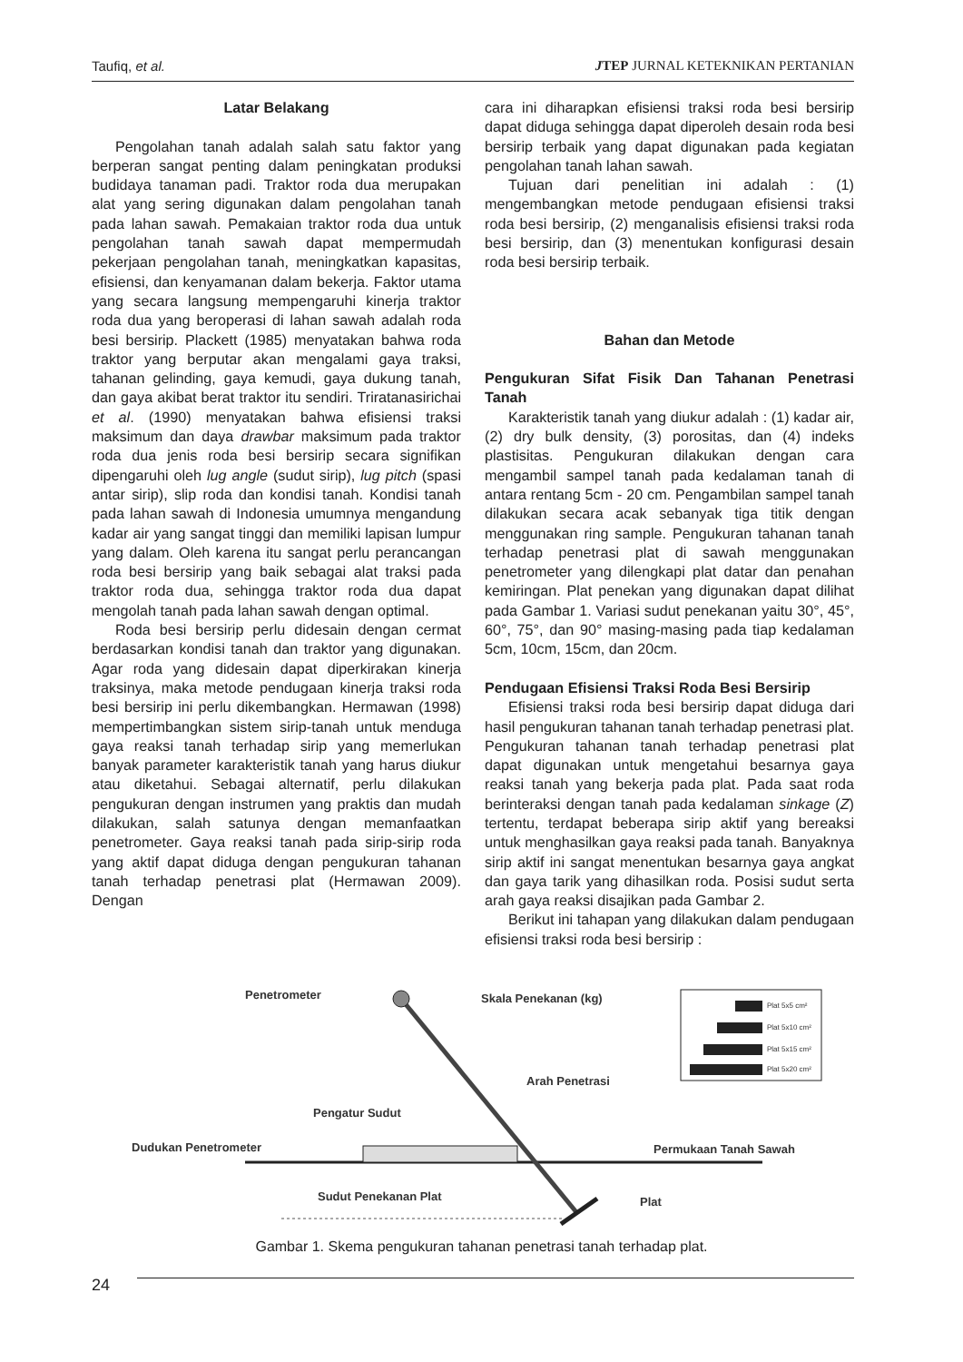Taufiq, et al. JTEP JURNAL KETEKNIKAN PERTANIAN
Latar Belakang
Pengolahan tanah adalah salah satu faktor yang berperan sangat penting dalam peningkatan produksi budidaya tanaman padi. Traktor roda dua merupakan alat yang sering digunakan dalam pengolahan tanah pada lahan sawah. Pemakaian traktor roda dua untuk pengolahan tanah sawah dapat mempermudah pekerjaan pengolahan tanah, meningkatkan kapasitas, efisiensi, dan kenyamanan dalam bekerja. Faktor utama yang secara langsung mempengaruhi kinerja traktor roda dua yang beroperasi di lahan sawah adalah roda besi bersirip. Plackett (1985) menyatakan bahwa roda traktor yang berputar akan mengalami gaya traksi, tahanan gelinding, gaya kemudi, gaya dukung tanah, dan gaya akibat berat traktor itu sendiri. Triratanasirichai et al. (1990) menyatakan bahwa efisiensi traksi maksimum dan daya drawbar maksimum pada traktor roda dua jenis roda besi bersirip secara signifikan dipengaruhi oleh lug angle (sudut sirip), lug pitch (spasi antar sirip), slip roda dan kondisi tanah. Kondisi tanah pada lahan sawah di Indonesia umumnya mengandung kadar air yang sangat tinggi dan memiliki lapisan lumpur yang dalam. Oleh karena itu sangat perlu perancangan roda besi bersirip yang baik sebagai alat traksi pada traktor roda dua, sehingga traktor roda dua dapat mengolah tanah pada lahan sawah dengan optimal.
Roda besi bersirip perlu didesain dengan cermat berdasarkan kondisi tanah dan traktor yang digunakan. Agar roda yang didesain dapat diperkirakan kinerja traksinya, maka metode pendugaan kinerja traksi roda besi bersirip ini perlu dikembangkan. Hermawan (1998) mempertimbangkan sistem sirip-tanah untuk menduga gaya reaksi tanah terhadap sirip yang memerlukan banyak parameter karakteristik tanah yang harus diukur atau diketahui. Sebagai alternatif, perlu dilakukan pengukuran dengan instrumen yang praktis dan mudah dilakukan, salah satunya dengan memanfaatkan penetrometer. Gaya reaksi tanah pada sirip-sirip roda yang aktif dapat diduga dengan pengukuran tahanan tanah terhadap penetrasi plat (Hermawan 2009). Dengan
cara ini diharapkan efisiensi traksi roda besi bersirip dapat diduga sehingga dapat diperoleh desain roda besi bersirip terbaik yang dapat digunakan pada kegiatan pengolahan tanah lahan sawah.
Tujuan dari penelitian ini adalah : (1) mengembangkan metode pendugaan efisiensi traksi roda besi bersirip, (2) menganalisis efisiensi traksi roda besi bersirip, dan (3) menentukan konfigurasi desain roda besi bersirip terbaik.
Bahan dan Metode
Pengukuran Sifat Fisik Dan Tahanan Penetrasi Tanah
Karakteristik tanah yang diukur adalah : (1) kadar air, (2) dry bulk density, (3) porositas, dan (4) indeks plastisitas. Pengukuran dilakukan dengan cara mengambil sampel tanah pada kedalaman tanah di antara rentang 5cm - 20 cm. Pengambilan sampel tanah dilakukan secara acak sebanyak tiga titik dengan menggunakan ring sample. Pengukuran tahanan tanah terhadap penetrasi plat di sawah menggunakan penetrometer yang dilengkapi plat datar dan penahan kemiringan. Plat penekan yang digunakan dapat dilihat pada Gambar 1. Variasi sudut penekanan yaitu 30°, 45°, 60°, 75°, dan 90° masing-masing pada tiap kedalaman 5cm, 10cm, 15cm, dan 20cm.
Pendugaan Efisiensi Traksi Roda Besi Bersirip
Efisiensi traksi roda besi bersirip dapat diduga dari hasil pengukuran tahanan tanah terhadap penetrasi plat. Pengukuran tahanan tanah terhadap penetrasi plat dapat digunakan untuk mengetahui besarnya gaya reaksi tanah yang bekerja pada plat. Pada saat roda berinteraksi dengan tanah pada kedalaman sinkage (Z) tertentu, terdapat beberapa sirip aktif yang bereaksi untuk menghasilkan gaya reaksi pada tanah. Banyaknya sirip aktif ini sangat menentukan besarnya gaya angkat dan gaya tarik yang dihasilkan roda. Posisi sudut serta arah gaya reaksi disajikan pada Gambar 2.
Berikut ini tahapan yang dilakukan dalam pendugaan efisiensi traksi roda besi bersirip :
Penetrometer
Skala Penekanan (kg)
Arah Penetrasi
Pengatur Sudut
Dudukan Penetrometer
Permukaan Tanah Sawah
Sudut Penekanan Plat
Plat
Plat 5x5 cm²
Plat 5x10 cm²
Plat 5x15 cm²
Plat 5x20 cm²
Gambar 1. Skema pengukuran tahanan penetrasi tanah terhadap plat.
24